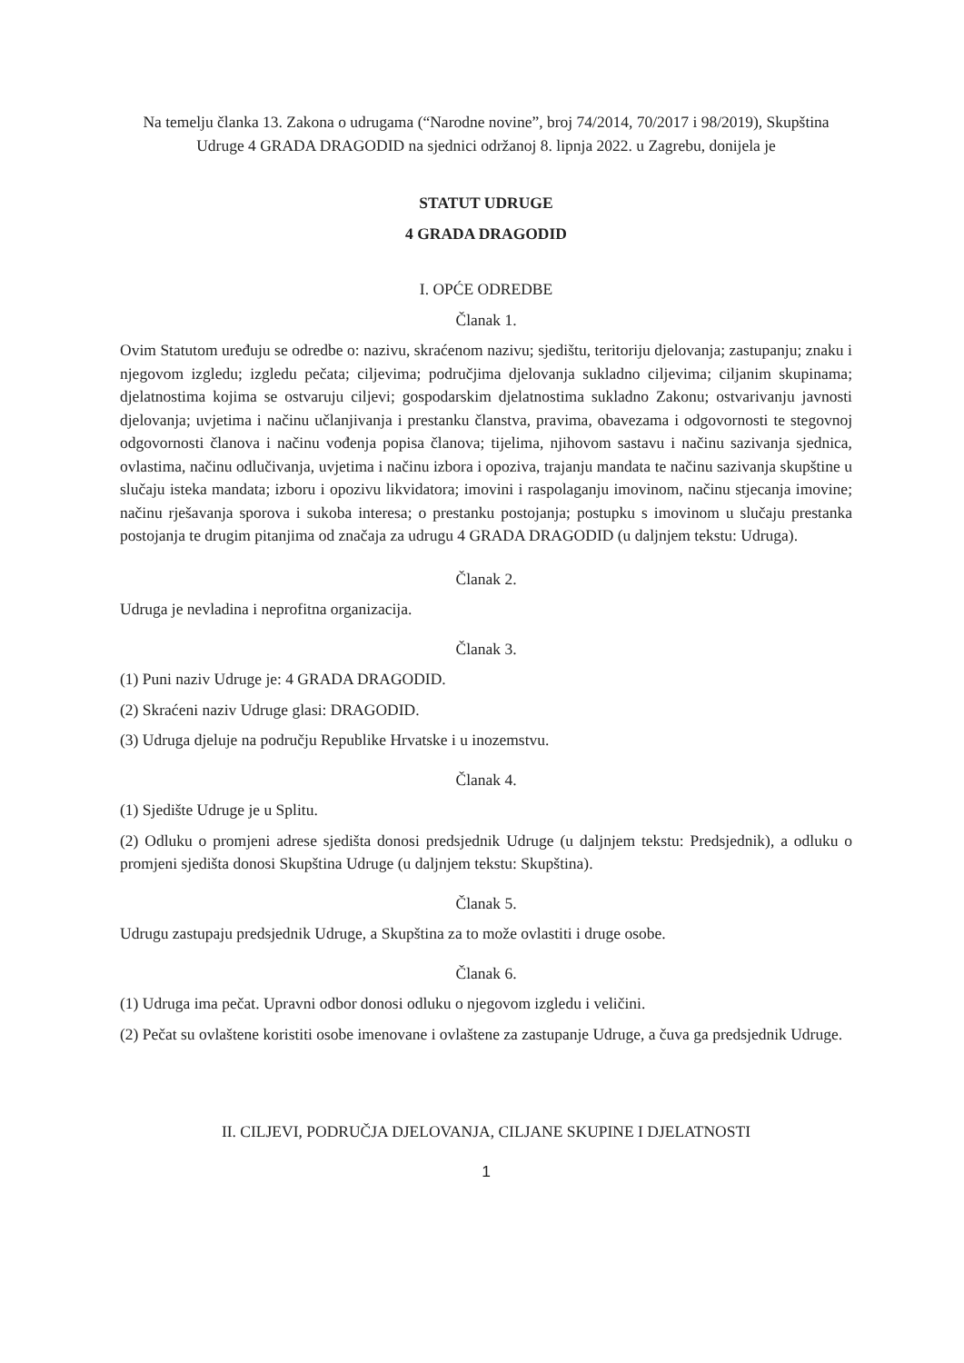Na temelju članka 13. Zakona o udrugama (“Narodne novine”, broj 74/2014, 70/2017 i 98/2019), Skupština Udruge 4 GRADA DRAGODID na sjednici održanoj 8. lipnja 2022. u Zagrebu, donijela je
STATUT UDRUGE
4 GRADA DRAGODID
I. OPĆE ODREDBE
Članak 1.
Ovim Statutom uređuju se odredbe o: nazivu, skraćenom nazivu; sjedištu, teritoriju djelovanja; zastupanju; znaku i njegovom izgledu; izgledu pečata; ciljevima; područjima djelovanja sukladno ciljevima; ciljanim skupinama; djelatnostima kojima se ostvaruju ciljevi; gospodarskim djelatnostima sukladno Zakonu; ostvarivanju javnosti djelovanja; uvjetima i načinu učlanjivanja i prestanku članstva, pravima, obavezama i odgovornosti te stegovnoj odgovornosti članova i načinu vođenja popisa članova; tijelima, njihovom sastavu i načinu sazivanja sjednica, ovlastima, načinu odlučivanja, uvjetima i načinu izbora i opoziva, trajanju mandata te načinu sazivanja skupštine u slučaju isteka mandata; izboru i opozivu likvidatora; imovini i raspolaganju imovinom, načinu stjecanja imovine; načinu rješavanja sporova i sukoba interesa; o prestanku postojanja; postupku s imovinom u slučaju prestanka postojanja te drugim pitanjima od značaja za udrugu 4 GRADA DRAGODID (u daljnjem tekstu: Udruga).
Članak 2.
Udruga je nevladina i neprofitna organizacija.
Članak 3.
(1) Puni naziv Udruge je: 4 GRADA DRAGODID.
(2) Skraćeni naziv Udruge glasi: DRAGODID.
(3) Udruga djeluje na području Republike Hrvatske i u inozemstvu.
Članak 4.
(1) Sjedište Udruge je u Splitu.
(2) Odluku o promjeni adrese sjedišta donosi predsjednik Udruge (u daljnjem tekstu: Predsjednik), a odluku o promjeni sjedišta donosi Skupština Udruge (u daljnjem tekstu: Skupština).
Članak 5.
Udrugu zastupaju predsjednik Udruge, a Skupština za to može ovlastiti i druge osobe.
Članak 6.
(1) Udruga ima pečat. Upravni odbor donosi odluku o njegovom izgledu i veličini.
(2) Pečat su ovlaštene koristiti osobe imenovane i ovlaštene za zastupanje Udruge, a čuva ga predsjednik Udruge.
II. CILJEVI, PODRUČJA DJELOVANJA, CILJANE SKUPINE I DJELATNOSTI
1